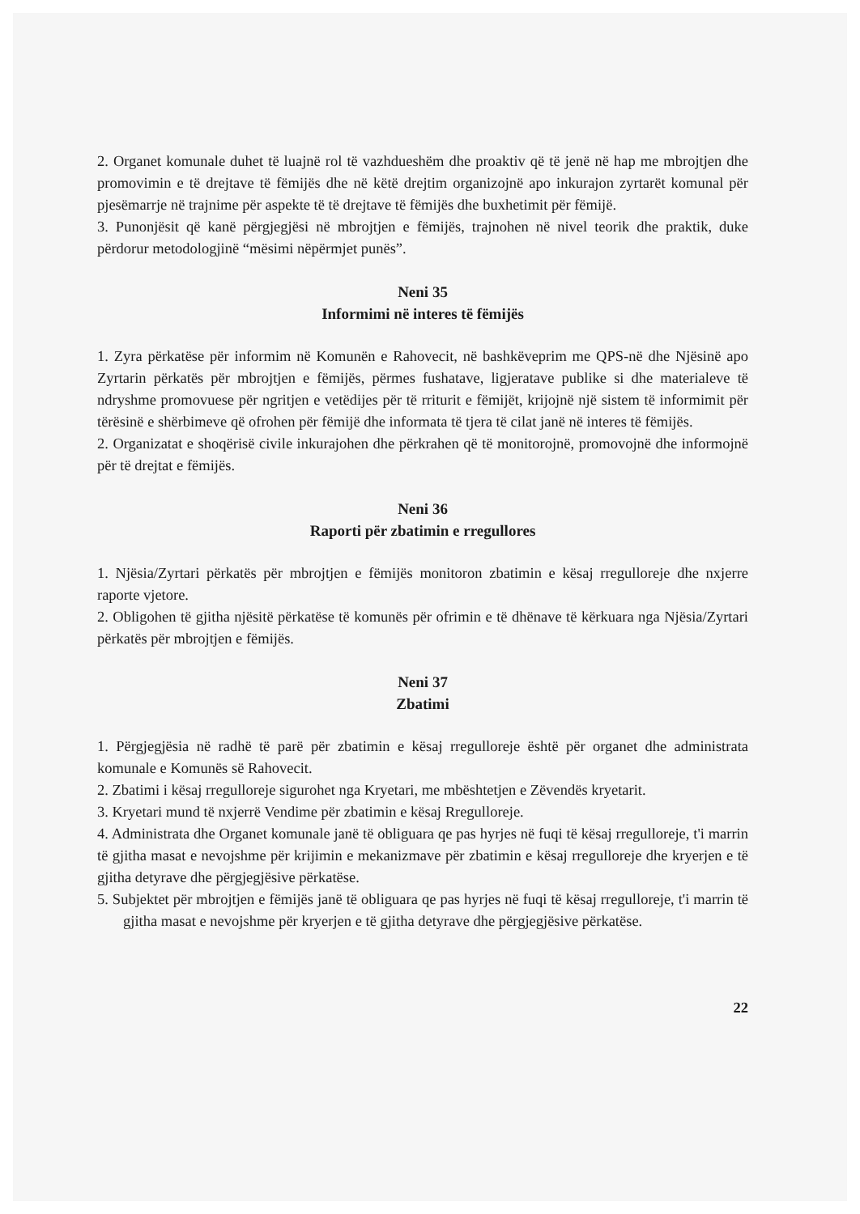2. Organet komunale duhet të luajnë rol të vazhdueshëm dhe proaktiv që të jenë në hap me mbrojtjen dhe promovimin e të drejtave të fëmijës dhe në këtë drejtim organizojnë apo inkurajon zyrtarët komunal për pjesëmarrje në trajnime për aspekte të të drejtave të fëmijës dhe buxhetimit për fëmijë.
3. Punonjësit që kanë përgjegjësi në mbrojtjen e fëmijës, trajnohen në nivel teorik dhe praktik, duke përdorur metodologjinë “mësimi nëpërmjet punës”.
Neni 35
Informimi në interes të fëmijës
1. Zyra përkatëse për informim në Komunën e Rahovecit, në bashkëveprim me QPS-në dhe Njësinë apo Zyrtarin përkatës për mbrojtjen e fëmijës, përmes fushatave, ligjeratave publike si dhe materialeve të ndryshme promovuese për ngritjen e vetëdijes për të rriturit e fëmijët, krijojnë një sistem të informimit për tërësinë e shërbimeve që ofrohen për fëmijë dhe informata të tjera të cilat janë në interes të fëmijës.
2. Organizatat e shoqërisë civile inkurajohen dhe përkrahen që të monitorojnë, promovojnë dhe informojnë për të drejtat e fëmijës.
Neni 36
Raporti për zbatimin e rregullores
1. Njësia/Zyrtari përkatës për mbrojtjen e fëmijës monitoron zbatimin e kësaj rregulloreje dhe nxjerre raporte vjetore.
2. Obligohen të gjitha njësitë përkatëse të komunës për ofrimin e të dhënave të kërkuara nga Njësia/Zyrtari përkatës për mbrojtjen e fëmijës.
Neni 37
Zbatimi
1. Përgjegjësia në radhë të parë për zbatimin e kësaj rregulloreje është për organet dhe administrata komunale e Komunës së Rahovecit.
2. Zbatimi i kësaj rregulloreje sigurohet nga Kryetari, me mbështetjen e Zëvendës kryetarit.
3. Kryetari mund të nxjerrë Vendime për zbatimin e kësaj Rregulloreje.
4. Administrata dhe Organet komunale janë të obliguara qe pas hyrjes në fuqi të kësaj rregulloreje, t'i marrin të gjitha masat e nevojshme për krijimin e mekanizmave për zbatimin e kësaj rregulloreje dhe kryerjen e të gjitha detyrave dhe përgjegjësive përkatëse.
5. Subjektet për mbrojtjen e fëmijës janë të obliguara qe pas hyrjes në fuqi të kësaj rregulloreje, t'i marrin të gjitha masat e nevojshme për kryerjen e të gjitha detyrave dhe përgjegjësive përkatëse.
22